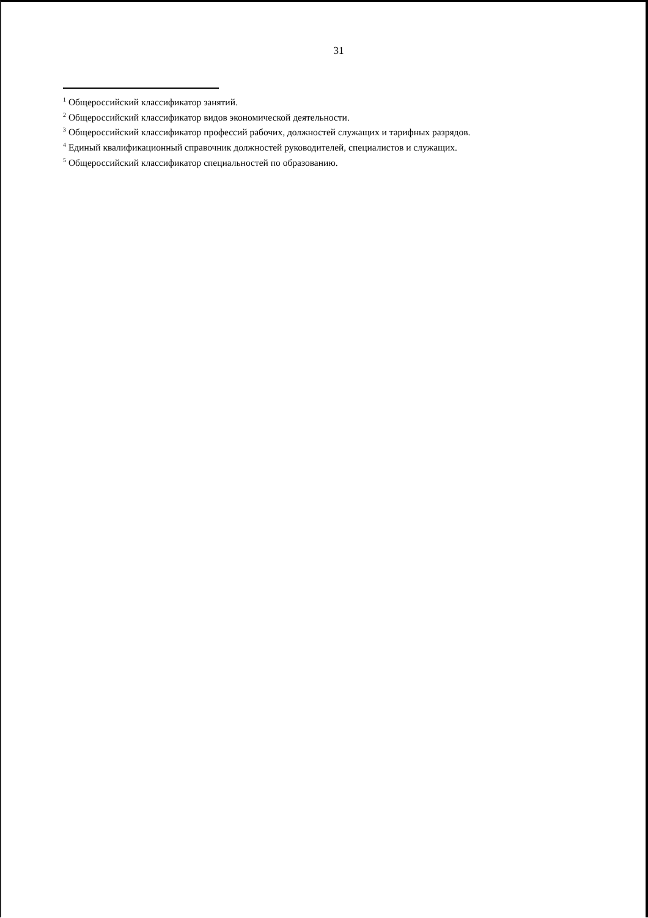31
<sup>1</sup> Общероссийский классификатор занятий.
<sup>2</sup> Общероссийский классификатор видов экономической деятельности.
<sup>3</sup> Общероссийский классификатор профессий рабочих, должностей служащих и тарифных разрядов.
<sup>4</sup> Единый квалификационный справочник должностей руководителей, специалистов и служащих.
<sup>5</sup> Общероссийский классификатор специальностей по образованию.